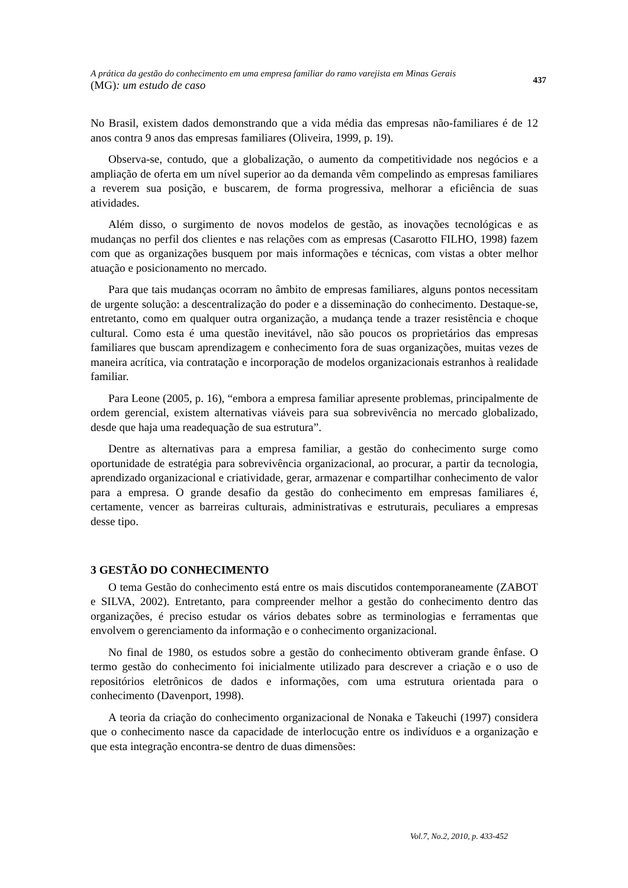A prática da gestão do conhecimento em uma empresa familiar do ramo varejista em Minas Gerais
(MG): um estudo de caso
437
No Brasil, existem dados demonstrando que a vida média das empresas não-familiares é de 12 anos contra 9 anos das empresas familiares (Oliveira, 1999, p. 19).
Observa-se, contudo, que a globalização, o aumento da competitividade nos negócios e a ampliação de oferta em um nível superior ao da demanda vêm compelindo as empresas familiares a reverem sua posição, e buscarem, de forma progressiva, melhorar a eficiência de suas atividades.
Além disso, o surgimento de novos modelos de gestão, as inovações tecnológicas e as mudanças no perfil dos clientes e nas relações com as empresas (Casarotto FILHO, 1998) fazem com que as organizações busquem por mais informações e técnicas, com vistas a obter melhor atuação e posicionamento no mercado.
Para que tais mudanças ocorram no âmbito de empresas familiares, alguns pontos necessitam de urgente solução: a descentralização do poder e a disseminação do conhecimento. Destaque-se, entretanto, como em qualquer outra organização, a mudança tende a trazer resistência e choque cultural. Como esta é uma questão inevitável, não são poucos os proprietários das empresas familiares que buscam aprendizagem e conhecimento fora de suas organizações, muitas vezes de maneira acrítica, via contratação e incorporação de modelos organizacionais estranhos à realidade familiar.
Para Leone (2005, p. 16), “embora a empresa familiar apresente problemas, principalmente de ordem gerencial, existem alternativas viáveis para sua sobrevivência no mercado globalizado, desde que haja uma readequação de sua estrutura”.
Dentre as alternativas para a empresa familiar, a gestão do conhecimento surge como oportunidade de estratégia para sobrevivência organizacional, ao procurar, a partir da tecnologia, aprendizado organizacional e criatividade, gerar, armazenar e compartilhar conhecimento de valor para a empresa. O grande desafio da gestão do conhecimento em empresas familiares é, certamente, vencer as barreiras culturais, administrativas e estruturais, peculiares a empresas desse tipo.
3 GESTÃO DO CONHECIMENTO
O tema Gestão do conhecimento está entre os mais discutidos contemporaneamente (ZABOT e SILVA, 2002). Entretanto, para compreender melhor a gestão do conhecimento dentro das organizações, é preciso estudar os vários debates sobre as terminologias e ferramentas que envolvem o gerenciamento da informação e o conhecimento organizacional.
No final de 1980, os estudos sobre a gestão do conhecimento obtiveram grande ênfase. O termo gestão do conhecimento foi inicialmente utilizado para descrever a criação e o uso de repositórios eletrônicos de dados e informações, com uma estrutura orientada para o conhecimento (Davenport, 1998).
A teoria da criação do conhecimento organizacional de Nonaka e Takeuchi (1997) considera que o conhecimento nasce da capacidade de interlocução entre os indivíduos e a organização e que esta integração encontra-se dentro de duas dimensões:
Vol.7, No.2, 2010, p. 433-452